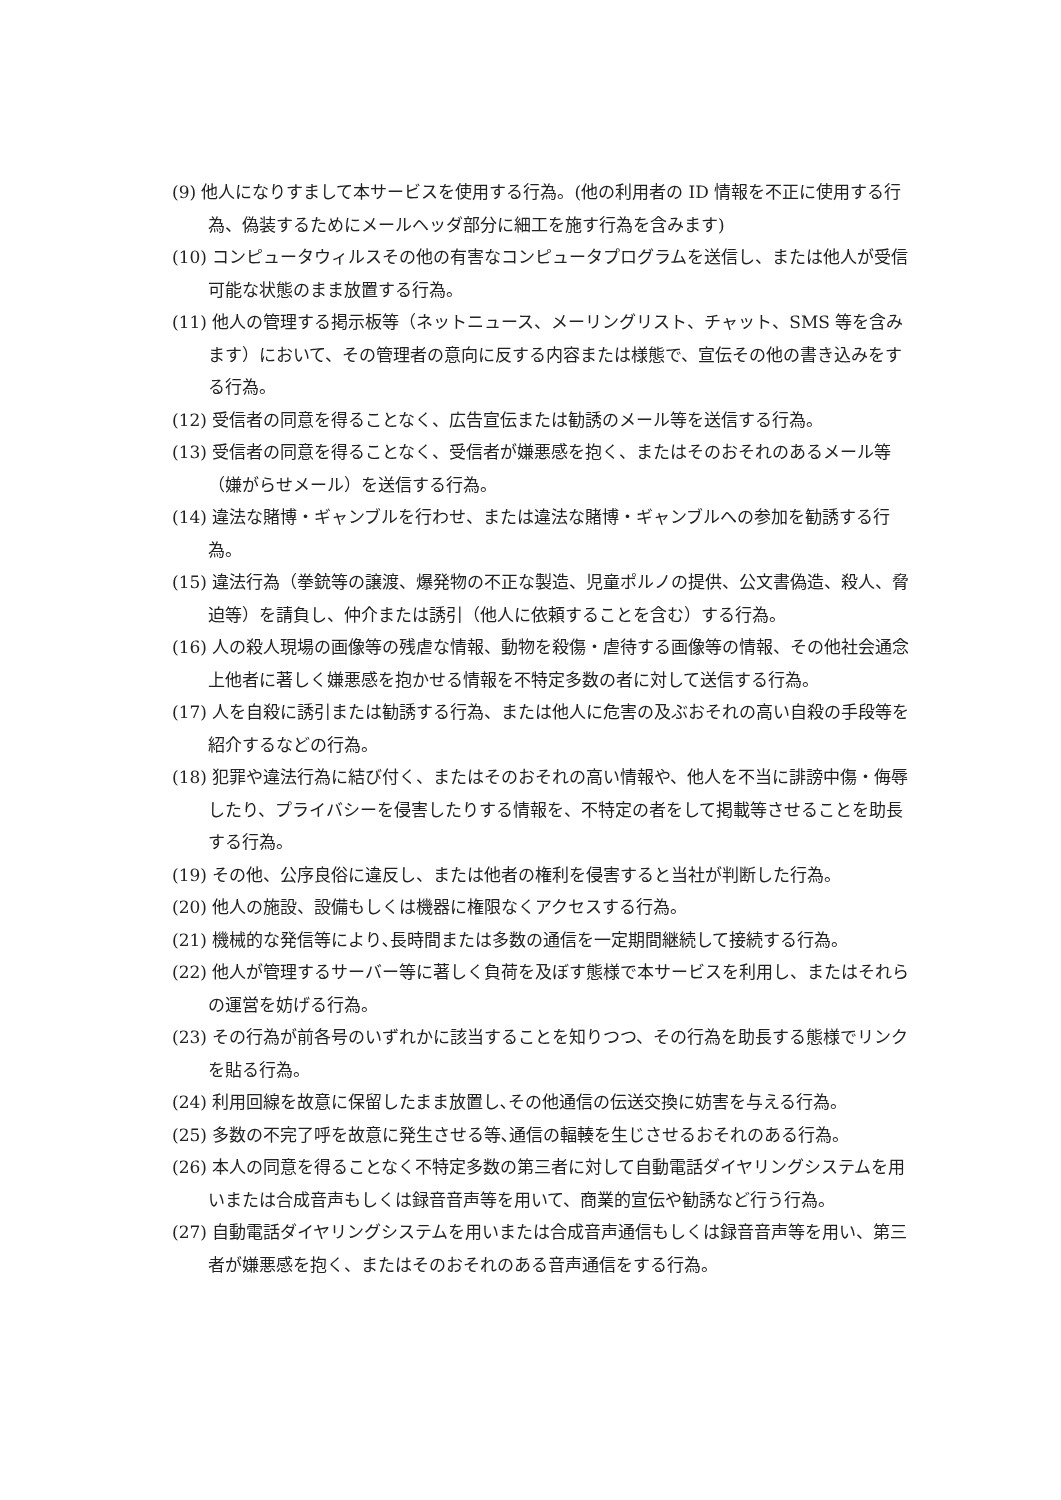(9) 他人になりすまして本サービスを使用する行為。(他の利用者の ID 情報を不正に使用する行為、偽装するためにメールヘッダ部分に細工を施す行為を含みます)
(10) コンピュータウィルスその他の有害なコンピュータプログラムを送信し、または他人が受信可能な状態のまま放置する行為。
(11) 他人の管理する掲示板等（ネットニュース、メーリングリスト、チャット、SMS 等を含みます）において、その管理者の意向に反する内容または様態で、宣伝その他の書き込みをする行為。
(12) 受信者の同意を得ることなく、広告宣伝または勧誘のメール等を送信する行為。
(13) 受信者の同意を得ることなく、受信者が嫌悪感を抱く、またはそのおそれのあるメール等（嫌がらせメール）を送信する行為。
(14) 違法な賭博・ギャンブルを行わせ、または違法な賭博・ギャンブルへの参加を勧誘する行為。
(15) 違法行為（拳銃等の譲渡、爆発物の不正な製造、児童ポルノの提供、公文書偽造、殺人、脅迫等）を請負し、仲介または誘引（他人に依頼することを含む）する行為。
(16) 人の殺人現場の画像等の残虐な情報、動物を殺傷・虐待する画像等の情報、その他社会通念上他者に著しく嫌悪感を抱かせる情報を不特定多数の者に対して送信する行為。
(17) 人を自殺に誘引または勧誘する行為、または他人に危害の及ぶおそれの高い自殺の手段等を紹介するなどの行為。
(18) 犯罪や違法行為に結び付く、またはそのおそれの高い情報や、他人を不当に誹謗中傷・侮辱したり、プライバシーを侵害したりする情報を、不特定の者をして掲載等させることを助長する行為。
(19) その他、公序良俗に違反し、または他者の権利を侵害すると当社が判断した行為。
(20) 他人の施設、設備もしくは機器に権限なくアクセスする行為。
(21) 機械的な発信等により､長時間または多数の通信を一定期間継続して接続する行為。
(22) 他人が管理するサーバー等に著しく負荷を及ぼす態様で本サービスを利用し、またはそれらの運営を妨げる行為。
(23) その行為が前各号のいずれかに該当することを知りつつ、その行為を助長する態様でリンクを貼る行為。
(24) 利用回線を故意に保留したまま放置し､その他通信の伝送交換に妨害を与える行為。
(25) 多数の不完了呼を故意に発生させる等､通信の輻輳を生じさせるおそれのある行為。
(26) 本人の同意を得ることなく不特定多数の第三者に対して自動電話ダイヤリングシステムを用いまたは合成音声もしくは録音音声等を用いて、商業的宣伝や勧誘など行う行為。
(27) 自動電話ダイヤリングシステムを用いまたは合成音声通信もしくは録音音声等を用い、第三者が嫌悪感を抱く、またはそのおそれのある音声通信をする行為。